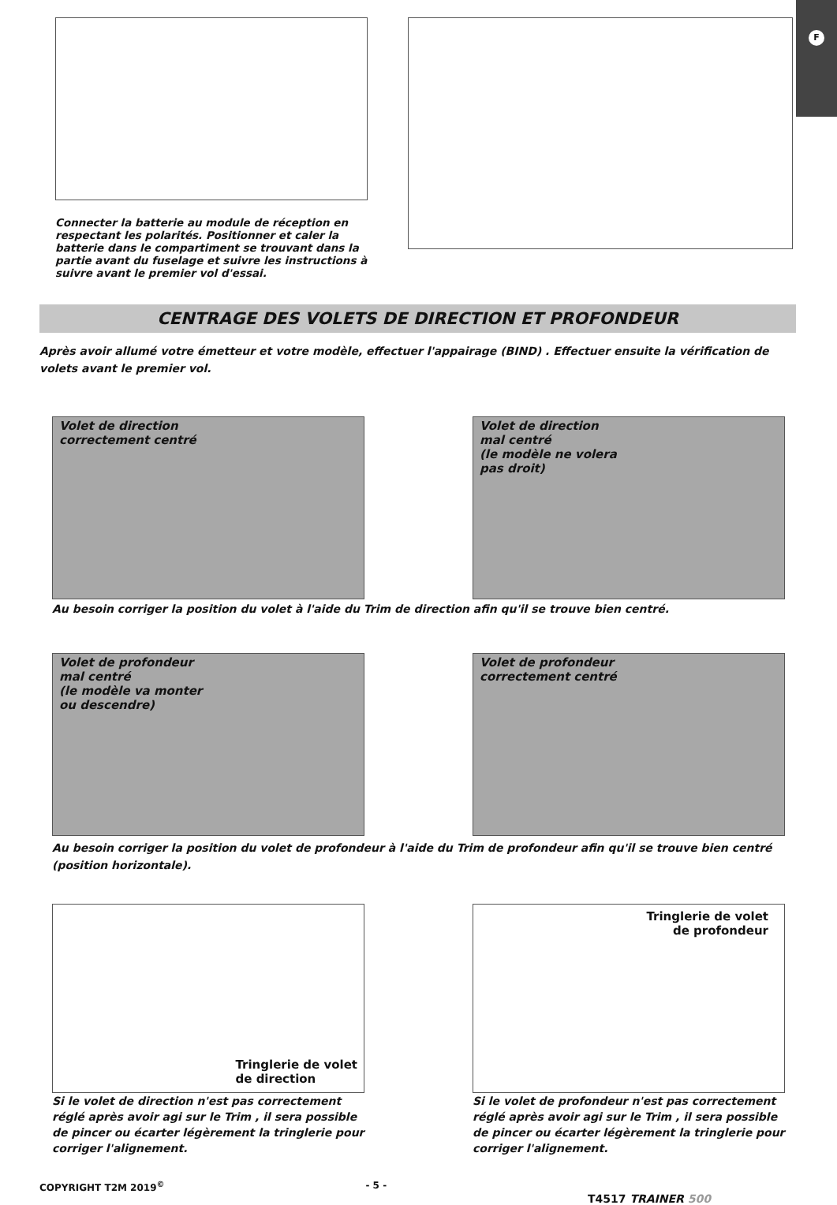F
Connecter la batterie au module de réception en respectant les polarités. Positionner et caler la batterie dans le compartiment se trouvant dans la partie avant du fuselage et suivre les instructions à suivre avant le premier vol d'essai.
CENTRAGE DES VOLETS DE DIRECTION ET PROFONDEUR
Après avoir allumé votre émetteur et votre modèle, effectuer l'appairage (BIND) . Effectuer ensuite la vérification de volets avant le premier vol.
Volet de direction
correctement centré
Volet de direction
mal centré
(le modèle ne volera
pas droit)
Au besoin corriger la position du volet à l'aide du Trim de direction afin qu'il se trouve bien centré.
Volet de profondeur
mal centré
(le modèle va monter
ou descendre)
Volet de profondeur
correctement centré
Au besoin corriger la position du volet de profondeur à l'aide du Trim de profondeur afin qu'il se trouve bien centré (position horizontale).
Tringlerie de volet
de direction
Si le volet de direction n'est pas correctement réglé après avoir agi sur le Trim , il sera possible de pincer ou écarter légèrement la tringlerie pour corriger l'alignement.
Tringlerie de volet
de profondeur
Si le volet de profondeur n'est pas correctement réglé après avoir agi sur le Trim , il sera possible de pincer ou écarter légèrement la tringlerie pour corriger l'alignement.
COPYRIGHT T2M 2019<sup>©</sup> - 5 - T4517 TRAINER 500